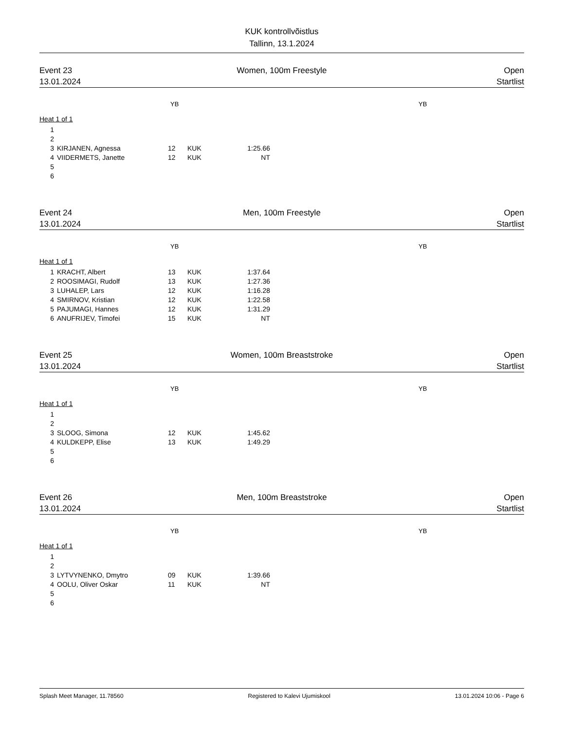KUK kontrollvõistlus
Tallinn, 13.1.2024
Event 23 Women, 100m Freestyle Open
13.01.2024 Startlist
YB YB
Heat 1 of 1
| 1 | | | | |
| 2 | | | | |
| 3 | KIRJANEN, Agnessa | 12 | KUK | 1:25.66 |
| 4 | VIIDERMETS, Janette | 12 | KUK | NT |
| 5 | | | | |
| 6 | | | | |
Event 24 Men, 100m Freestyle Open
13.01.2024 Startlist
YB YB
Heat 1 of 1
| 1 | KRACHT, Albert | 13 | KUK | 1:37.64 |
| 2 | ROOSIMAGI, Rudolf | 13 | KUK | 1:27.36 |
| 3 | LUHALEP, Lars | 12 | KUK | 1:16.28 |
| 4 | SMIRNOV, Kristian | 12 | KUK | 1:22.58 |
| 5 | PAJUMAGI, Hannes | 12 | KUK | 1:31.29 |
| 6 | ANUFRIJEV, Timofei | 15 | KUK | NT |
Event 25 Women, 100m Breaststroke Open
13.01.2024 Startlist
YB YB
Heat 1 of 1
| 1 | | | | |
| 2 | | | | |
| 3 | SLOOG, Simona | 12 | KUK | 1:45.62 |
| 4 | KULDKEPP, Elise | 13 | KUK | 1:49.29 |
| 5 | | | | |
| 6 | | | | |
Event 26 Men, 100m Breaststroke Open
13.01.2024 Startlist
YB YB
Heat 1 of 1
| 1 | | | | |
| 2 | | | | |
| 3 | LYTVYNENKO, Dmytro | 09 | KUK | 1:39.66 |
| 4 | OOLU, Oliver Oskar | 11 | KUK | NT |
| 5 | | | | |
| 6 | | | | |
Splash Meet Manager, 11.78560 Registered to Kalevi Ujumiskool 13.01.2024 10:06 - Page 6